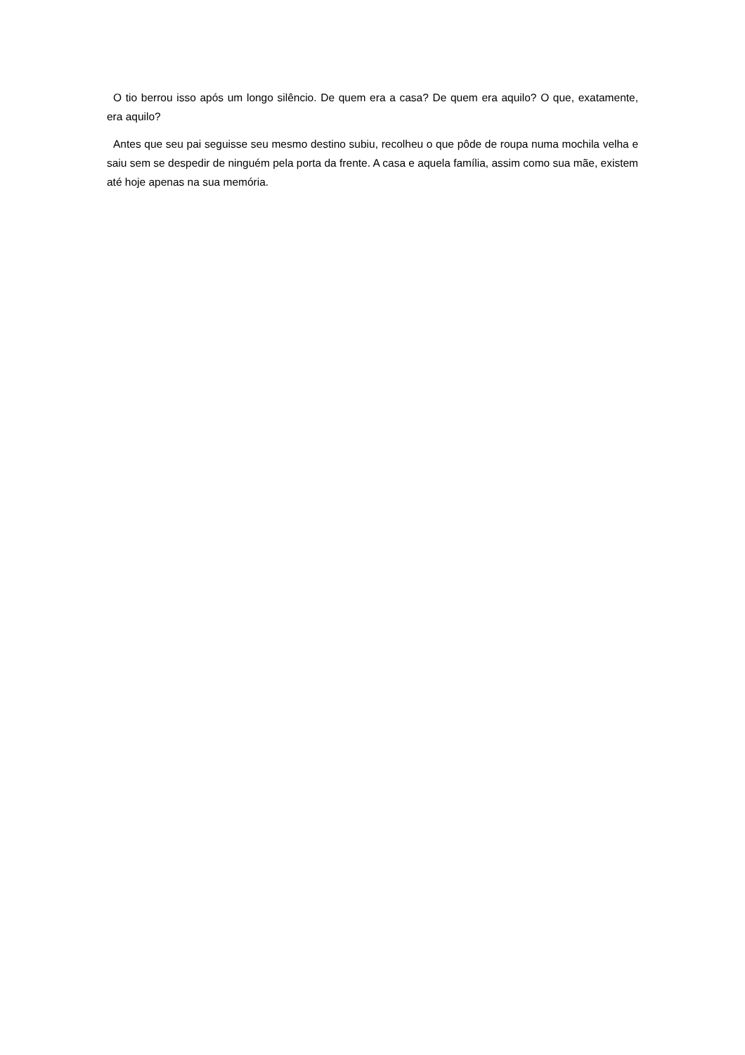O tio berrou isso após um longo silêncio. De quem era a casa? De quem era aquilo? O que, exatamente, era aquilo?
Antes que seu pai seguisse seu mesmo destino subiu, recolheu o que pôde de roupa numa mochila velha e saiu sem se despedir de ninguém pela porta da frente. A casa e aquela família, assim como sua mãe, existem até hoje apenas na sua memória.